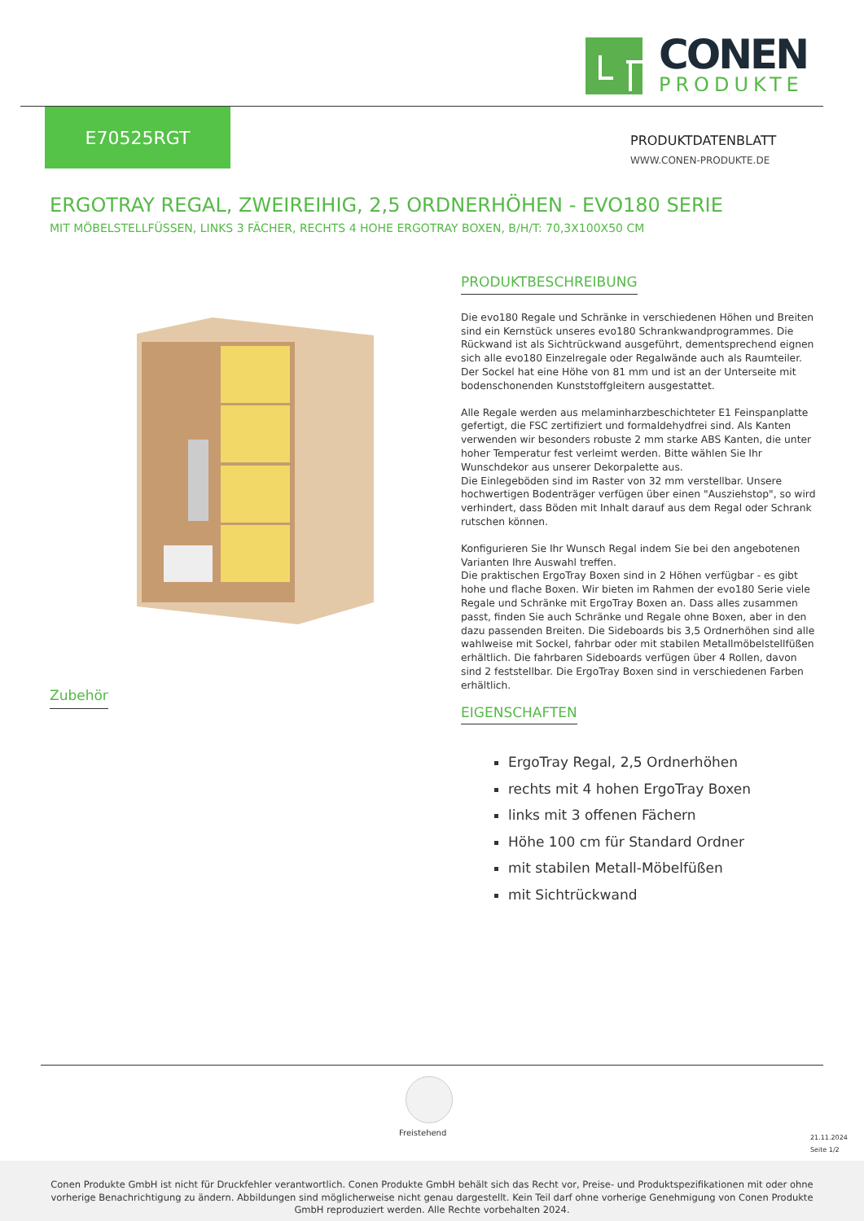CONEN
PRODUKTE
E70525RGT
PRODUKTDATENBLATT
WWW.CONEN-PRODUKTE.DE
ERGOTRAY REGAL, ZWEIREIHIG, 2,5 ORDNERHÖHEN - EVO180 SERIE
MIT MÖBELSTELLFÜSSEN, LINKS 3 FÄCHER, RECHTS 4 HOHE ERGOTRAY BOXEN, B/H/T: 70,3X100X50 CM
Zubehör
PRODUKTBESCHREIBUNG
Die evo180 Regale und Schränke in verschiedenen Höhen und Breiten sind ein Kernstück unseres evo180 Schrankwandprogrammes. Die Rückwand ist als Sichtrückwand ausgeführt, dementsprechend eignen sich alle evo180 Einzelregale oder Regalwände auch als Raumteiler. Der Sockel hat eine Höhe von 81 mm und ist an der Unterseite mit bodenschonenden Kunststoffgleitern ausgestattet.
Alle Regale werden aus melaminharzbeschichteter E1 Feinspanplatte gefertigt, die FSC zertifiziert und formaldehydfrei sind. Als Kanten verwenden wir besonders robuste 2 mm starke ABS Kanten, die unter hoher Temperatur fest verleimt werden. Bitte wählen Sie Ihr Wunschdekor aus unserer Dekorpalette aus.
Die Einlegeböden sind im Raster von 32 mm verstellbar. Unsere hochwertigen Bodenträger verfügen über einen "Ausziehstop", so wird verhindert, dass Böden mit Inhalt darauf aus dem Regal oder Schrank rutschen können.
Konfigurieren Sie Ihr Wunsch Regal indem Sie bei den angebotenen Varianten Ihre Auswahl treffen.
Die praktischen ErgoTray Boxen sind in 2 Höhen verfügbar - es gibt hohe und flache Boxen. Wir bieten im Rahmen der evo180 Serie viele Regale und Schränke mit ErgoTray Boxen an. Dass alles zusammen passt, finden Sie auch Schränke und Regale ohne Boxen, aber in den dazu passenden Breiten. Die Sideboards bis 3,5 Ordnerhöhen sind alle wahlweise mit Sockel, fahrbar oder mit stabilen Metallmöbelstellfüßen erhältlich. Die fahrbaren Sideboards verfügen über 4 Rollen, davon sind 2 feststellbar. Die ErgoTray Boxen sind in verschiedenen Farben erhältlich.
EIGENSCHAFTEN
ErgoTray Regal, 2,5 Ordnerhöhen
rechts mit 4 hohen ErgoTray Boxen
links mit 3 offenen Fächern
Höhe 100 cm für Standard Ordner
mit stabilen Metall-Möbelfüßen
mit Sichtrückwand
Freistehend
21.11.2024
Seite 1/2
Conen Produkte GmbH ist nicht für Druckfehler verantwortlich. Conen Produkte GmbH behält sich das Recht vor, Preise- und Produktspezifikationen mit oder ohne vorherige Benachrichtigung zu ändern. Abbildungen sind möglicherweise nicht genau dargestellt. Kein Teil darf ohne vorherige Genehmigung von Conen Produkte GmbH reproduziert werden. Alle Rechte vorbehalten 2024.